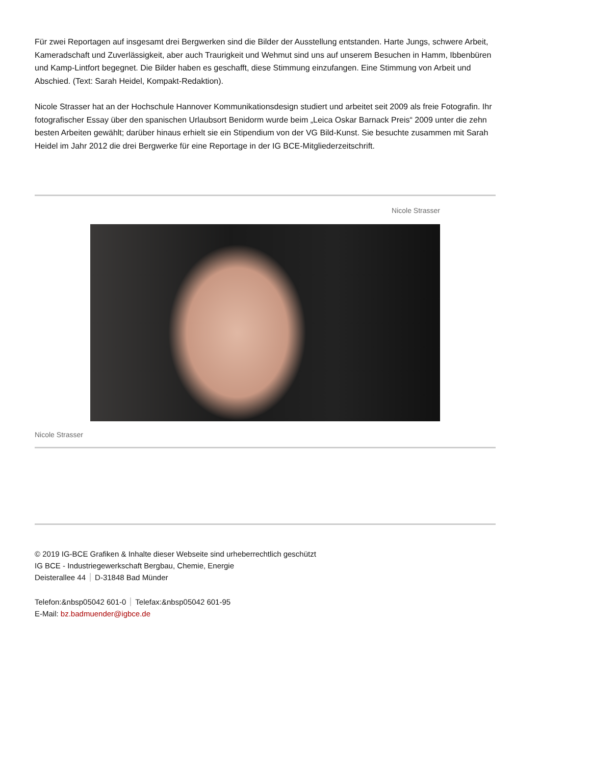Für zwei Reportagen auf insgesamt drei Bergwerken sind die Bilder der Ausstellung entstanden. Harte Jungs, schwere Arbeit, Kameradschaft und Zuverlässigkeit, aber auch Traurigkeit und Wehmut sind uns auf unserem Besuchen in Hamm, Ibbenbüren und Kamp-Lintfort begegnet. Die Bilder haben es geschafft, diese Stimmung einzufangen. Eine Stimmung von Arbeit und Abschied. (Text: Sarah Heidel, Kompakt-Redaktion).
Nicole Strasser hat an der Hochschule Hannover Kommunikationsdesign studiert und arbeitet seit 2009 als freie Fotografin. Ihr fotografischer Essay über den spanischen Urlaubsort Benidorm wurde beim „Leica Oskar Barnack Preis“ 2009 unter die zehn besten Arbeiten gewählt; darüber hinaus erhielt sie ein Stipendium von der VG Bild-Kunst. Sie besuchte zusammen mit Sarah Heidel im Jahr 2012 die drei Bergwerke für eine Reportage in der IG BCE-Mitgliederzeitschrift.
Nicole Strasser
Nicole Strasser
© 2019 IG-BCE Grafiken & Inhalte dieser Webseite sind urheberrechtlich geschützt
IG BCE - Industriegewerkschaft Bergbau, Chemie, Energie
Deisterallee 44 D-31848 Bad Münder
Telefon:&nbsp05042 601-0 Telefax:&nbsp05042 601-95
E-Mail: bz.badmuender@igbce.de